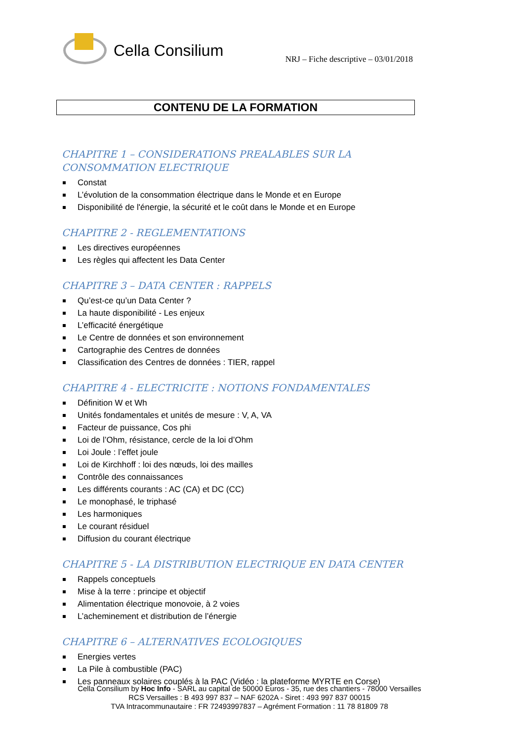Cella Consilium
NRJ – Fiche descriptive – 03/01/2018
CONTENU DE LA FORMATION
CHAPITRE 1 – CONSIDERATIONS PREALABLES SUR LA CONSOMMATION ELECTRIQUE
Constat
L’évolution de la consommation électrique dans le Monde et en Europe
Disponibilité de l'énergie, la sécurité et le coût dans le Monde et en Europe
CHAPITRE 2 - REGLEMENTATIONS
Les directives européennes
Les règles qui affectent les Data Center
CHAPITRE 3 – DATA CENTER : RAPPELS
Qu’est-ce qu’un Data Center ?
La haute disponibilité - Les enjeux
L’efficacité énergétique
Le Centre de données et son environnement
Cartographie des Centres de données
Classification des Centres de données : TIER, rappel
CHAPITRE 4 - ELECTRICITE : NOTIONS FONDAMENTALES
Définition W et Wh
Unités fondamentales et unités de mesure : V, A, VA
Facteur de puissance, Cos phi
Loi de l’Ohm, résistance, cercle de la loi d’Ohm
Loi Joule : l’effet joule
Loi de Kirchhoff : loi des nœuds, loi des mailles
Contrôle des connaissances
Les différents courants : AC (CA) et DC (CC)
Le monophasé, le triphasé
Les harmoniques
Le courant résiduel
Diffusion du courant électrique
CHAPITRE 5 - LA DISTRIBUTION ELECTRIQUE EN DATA CENTER
Rappels conceptuels
Mise à la terre : principe et objectif
Alimentation électrique monovoie, à 2 voies
L’acheminement et distribution de l’énergie
CHAPITRE 6 – ALTERNATIVES ECOLOGIQUES
Energies vertes
La Pile à combustible (PAC)
Les panneaux solaires couplés à la PAC (Vidéo : la plateforme MYRTE en Corse)
Cella Consilium by Hoc Info - SARL au capital de 50000 Euros - 35, rue des chantiers - 78000 Versailles
RCS Versailles : B 493 997 837 – NAF 6202A - Siret : 493 997 837 00015
TVA Intracommunautaire : FR 72493997837 – Agrément Formation : 11 78 81809 78